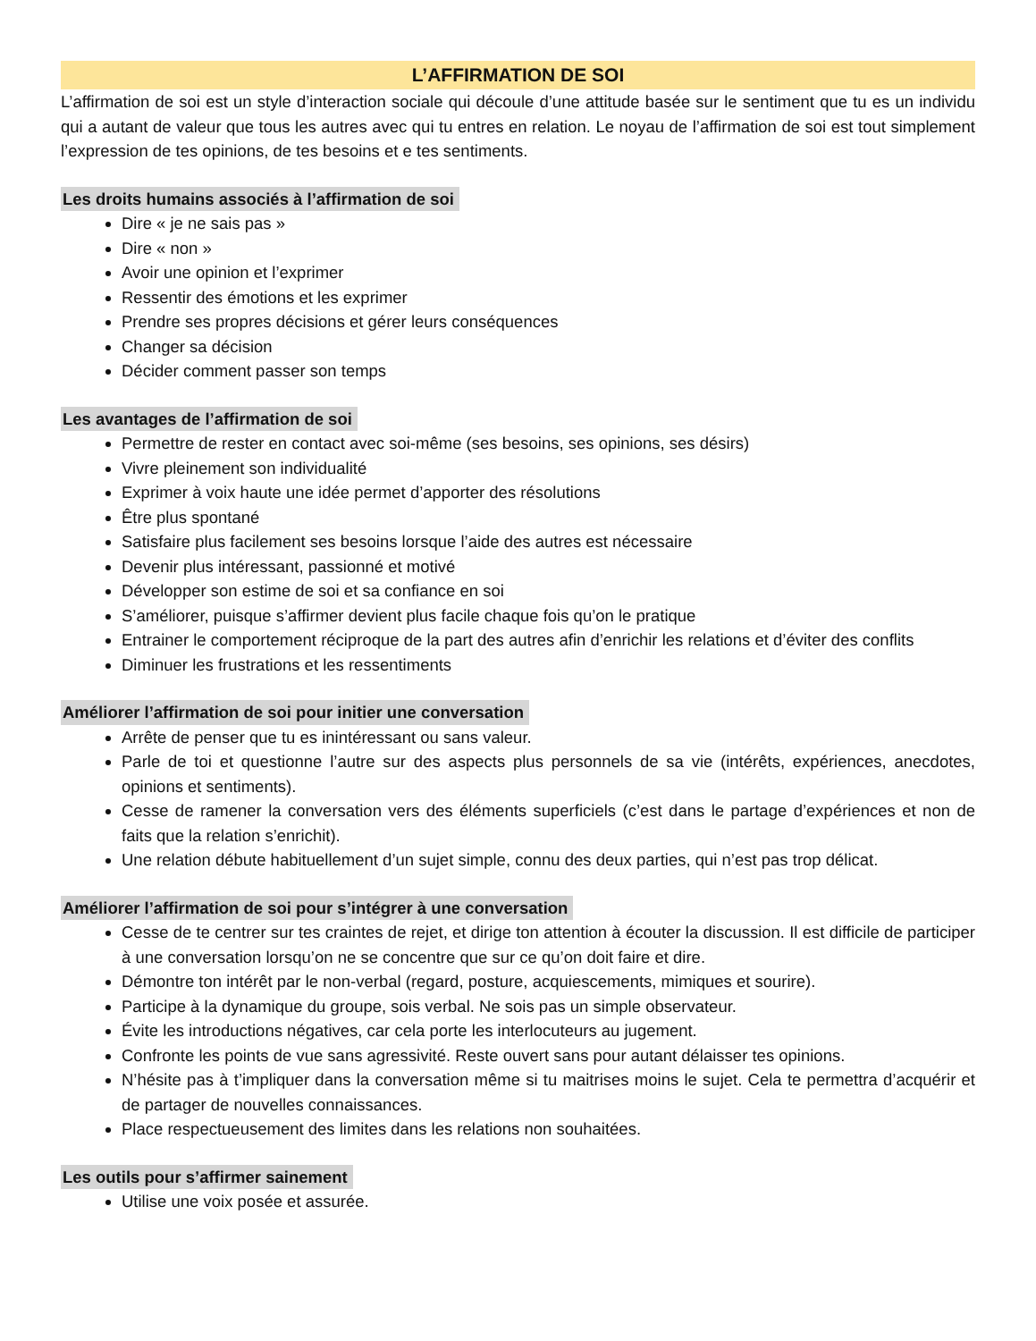L’AFFIRMATION DE SOI
L’affirmation de soi est un style d’interaction sociale qui découle d’une attitude basée sur le sentiment que tu es un individu qui a autant de valeur que tous les autres avec qui tu entres en relation. Le noyau de l’affirmation de soi est tout simplement l’expression de tes opinions, de tes besoins et e tes sentiments.
Les droits humains associés à l’affirmation de soi
Dire « je ne sais pas »
Dire « non »
Avoir une opinion et l’exprimer
Ressentir des émotions et les exprimer
Prendre ses propres décisions et gérer leurs conséquences
Changer sa décision
Décider comment passer son temps
Les avantages de l’affirmation de soi
Permettre de rester en contact avec soi-même (ses besoins, ses opinions, ses désirs)
Vivre pleinement son individualité
Exprimer à voix haute une idée permet d’apporter des résolutions
Être plus spontané
Satisfaire plus facilement ses besoins lorsque l’aide des autres est nécessaire
Devenir plus intéressant, passionné et motivé
Développer son estime de soi et sa confiance en soi
S’améliorer, puisque s’affirmer devient plus facile chaque fois qu’on le pratique
Entrainer le comportement réciproque de la part des autres afin d’enrichir les relations et d’éviter des conflits
Diminuer les frustrations et les ressentiments
Améliorer l’affirmation de soi pour initier une conversation
Arrête de penser que tu es inintéressant ou sans valeur.
Parle de toi et questionne l’autre sur des aspects plus personnels de sa vie (intérêts, expériences, anecdotes, opinions et sentiments).
Cesse de ramener la conversation vers des éléments superficiels (c’est dans le partage d’expériences et non de faits que la relation s’enrichit).
Une relation débute habituellement d’un sujet simple, connu des deux parties, qui n’est pas trop délicat.
Améliorer l’affirmation de soi pour s’intégrer à une conversation
Cesse de te centrer sur tes craintes de rejet, et dirige ton attention à écouter la discussion. Il est difficile de participer à une conversation lorsqu’on ne se concentre que sur ce qu’on doit faire et dire.
Démontre ton intérêt par le non-verbal (regard, posture, acquiescements, mimiques et sourire).
Participe à la dynamique du groupe, sois verbal. Ne sois pas un simple observateur.
Évite les introductions négatives, car cela porte les interlocuteurs au jugement.
Confronte les points de vue sans agressivité. Reste ouvert sans pour autant délaisser tes opinions.
N’hésite pas à t’impliquer dans la conversation même si tu maitrises moins le sujet. Cela te permettra d’acquérir et de partager de nouvelles connaissances.
Place respectueusement des limites dans les relations non souhaitées.
Les outils pour s’affirmer sainement
Utilise une voix posée et assurée.